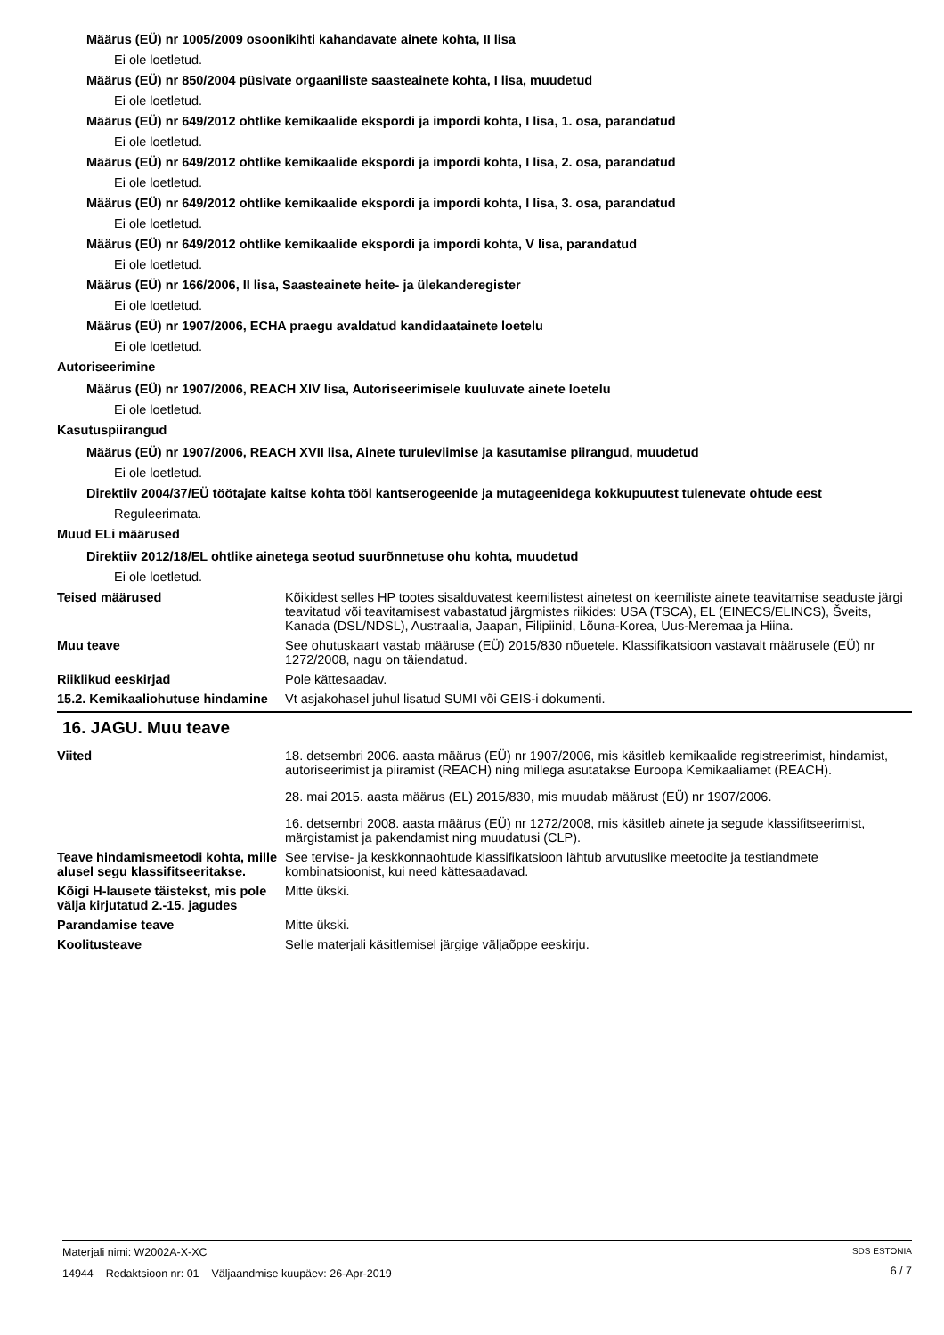Määrus (EÜ) nr 1005/2009 osoonikihti kahandavate ainete kohta, II lisa
Ei ole loetletud.
Määrus (EÜ) nr 850/2004 püsivate orgaaniliste saasteainete kohta, I lisa, muudetud
Ei ole loetletud.
Määrus (EÜ) nr 649/2012 ohtlike kemikaalide ekspordi ja impordi kohta, I lisa, 1. osa, parandatud
Ei ole loetletud.
Määrus (EÜ) nr 649/2012 ohtlike kemikaalide ekspordi ja impordi kohta, I lisa, 2. osa, parandatud
Ei ole loetletud.
Määrus (EÜ) nr 649/2012 ohtlike kemikaalide ekspordi ja impordi kohta, I lisa, 3. osa, parandatud
Ei ole loetletud.
Määrus (EÜ) nr 649/2012 ohtlike kemikaalide ekspordi ja impordi kohta, V lisa, parandatud
Ei ole loetletud.
Määrus (EÜ) nr 166/2006, II lisa, Saasteainete heite- ja ülekanderegister
Ei ole loetletud.
Määrus (EÜ) nr 1907/2006, ECHA praegu avaldatud kandidaatainete loetelu
Ei ole loetletud.
Autoriseerimine
Määrus (EÜ) nr 1907/2006, REACH XIV lisa, Autoriseerimisele kuuluvate ainete loetelu
Ei ole loetletud.
Kasutuspiirangud
Määrus (EÜ) nr 1907/2006, REACH XVII lisa, Ainete turuleviimise ja kasutamise piirangud, muudetud
Ei ole loetletud.
Direktiiv 2004/37/EÜ töötajate kaitse kohta tööl kantserogeenide ja mutageenidega kokkupuutest tulenevate ohtude eest
Reguleerimata.
Muud ELi määrused
Direktiiv 2012/18/EL ohtlike ainetega seotud suurõnnetuse ohu kohta, muudetud
Ei ole loetletud.
Teised määrused Kõikidest selles HP tootes sisalduvatest keemilistest ainetest on keemiliste ainete teavitamise seaduste järgi teavitatud või teavitamisest vabastatud järgmistes riikides: USA (TSCA), EL (EINECS/ELINCS), Šveits, Kanada (DSL/NDSL), Austraalia, Jaapan, Filipiinid, Lõuna-Korea, Uus-Meremaa ja Hiina.
Muu teave See ohutuskaart vastab määruse (EÜ) 2015/830 nõuetele. Klassifikatsioon vastavalt määrusele (EÜ) nr 1272/2008, nagu on täiendatud.
Riiklikud eeskirjad Pole kättesaadav.
15.2. Kemikaaliohutuse hindamine
Vt asjakohasel juhul lisatud SUMI või GEIS-i dokumenti.
16. JAGU. Muu teave
Viited 18. detsembri 2006. aasta määrus (EÜ) nr 1907/2006, mis käsitleb kemikaalide registreerimist, hindamist, autoriseerimist ja piiramist (REACH) ning millega asutatakse Euroopa Kemikaaliamet (REACH).
28. mai 2015. aasta määrus (EL) 2015/830, mis muudab määrust (EÜ) nr 1907/2006.
16. detsembri 2008. aasta määrus (EÜ) nr 1272/2008, mis käsitleb ainete ja segude klassifitseerimist, märgistamist ja pakendamist ning muudatusi (CLP).
Teave hindamismeetodi kohta, mille alusel segu klassifitseeritakse.
See tervise- ja keskkonnaohtude klassifikatsioon lähtub arvutuslike meetodite ja testiandmete kombinatsioonist, kui need kättesaadavad.
Kõigi H-lausete täistekst, mis pole välja kirjutatud 2.-15. jagudes
Mitte ükski.
Parandamise teave Mitte ükski.
Koolitusteave Selle materjali käsitlemisel järgige väljaõppe eeskirju.
Materjali nimi: W2002A-X-XC
14944 Redaktsioon nr: 01 Väljaandmise kuupäev: 26-Apr-2019
SDS ESTONIA
6 / 7